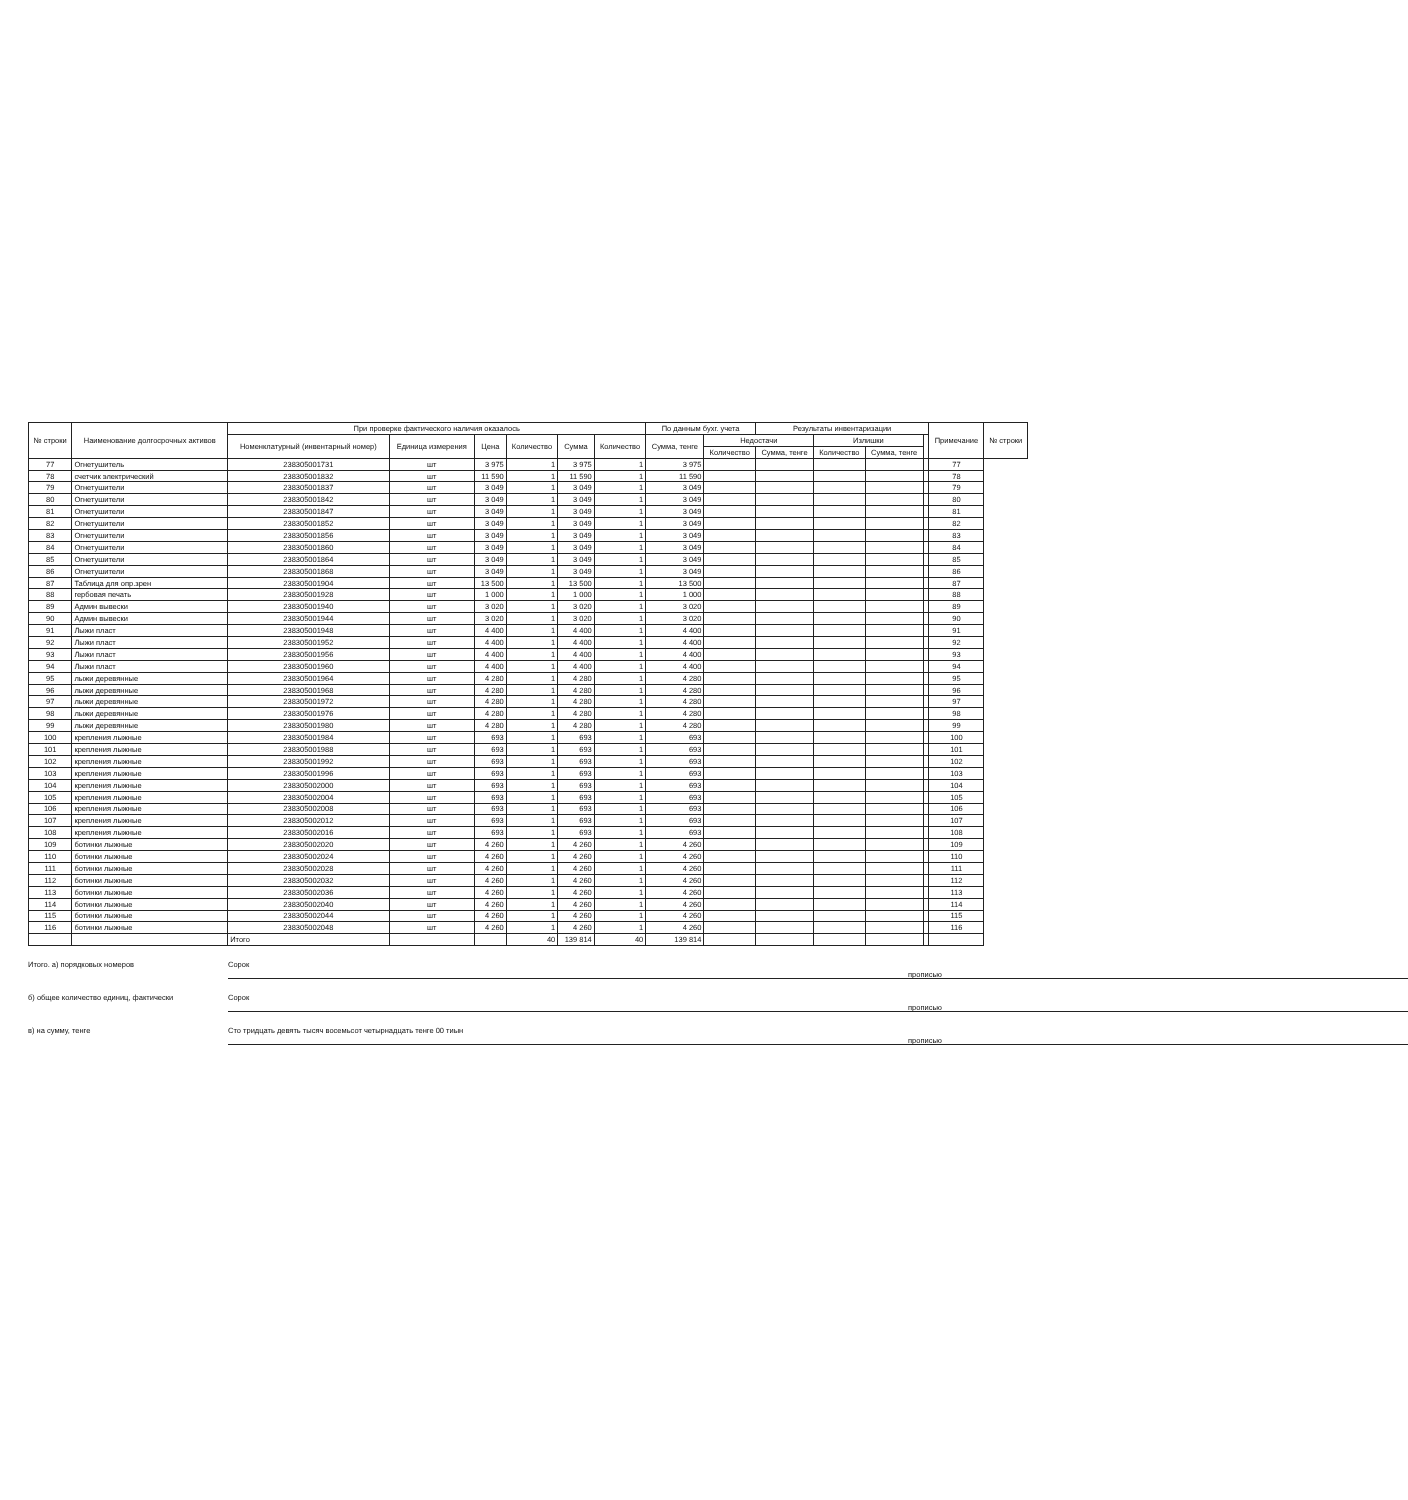| № строки | Наименование долгосрочных активов | При проверке фактического наличия оказалось | | | | | | По данным бухг. учета | | Результаты инвентаризации | | | | Примечание | № строки |
| --- | --- | --- | --- | --- | --- | --- | --- | --- | --- | --- | --- | --- | --- | --- | --- |
| | | Номенклатурный (инвентарный номер) | Единица измерения | Цена | Количество | Сумма | Количество | Сумма, тенге | Недостачи | | Излишки | | | | |
| | | | | | | | | | Количество | Сумма, тенге | Количество | Сумма, тенге | | | |
| 77 | Огнетушитель | 238305001731 | шт | 3 975 | 1 | 3 975 | 1 | 3 975 | | | | | | 77 | |
| 78 | счетчик электрический | 238305001832 | шт | 11 590 | 1 | 11 590 | 1 | 11 590 | | | | | | 78 | |
| 79 | Огнетушители | 238305001837 | шт | 3 049 | 1 | 3 049 | 1 | 3 049 | | | | | | 79 | |
| 80 | Огнетушители | 238305001842 | шт | 3 049 | 1 | 3 049 | 1 | 3 049 | | | | | | 80 | |
| 81 | Огнетушители | 238305001847 | шт | 3 049 | 1 | 3 049 | 1 | 3 049 | | | | | | 81 | |
| 82 | Огнетушители | 238305001852 | шт | 3 049 | 1 | 3 049 | 1 | 3 049 | | | | | | 82 | |
| 83 | Огнетушители | 238305001856 | шт | 3 049 | 1 | 3 049 | 1 | 3 049 | | | | | | 83 | |
| 84 | Огнетушители | 238305001860 | шт | 3 049 | 1 | 3 049 | 1 | 3 049 | | | | | | 84 | |
| 85 | Огнетушители | 238305001864 | шт | 3 049 | 1 | 3 049 | 1 | 3 049 | | | | | | 85 | |
| 86 | Огнетушители | 238305001868 | шт | 3 049 | 1 | 3 049 | 1 | 3 049 | | | | | | 86 | |
| 87 | Таблица для опр.зрен | 238305001904 | шт | 13 500 | 1 | 13 500 | 1 | 13 500 | | | | | | 87 | |
| 88 | гербовая печать | 238305001928 | шт | 1 000 | 1 | 1 000 | 1 | 1 000 | | | | | | 88 | |
| 89 | Админ вывески | 238305001940 | шт | 3 020 | 1 | 3 020 | 1 | 3 020 | | | | | | 89 | |
| 90 | Админ вывески | 238305001944 | шт | 3 020 | 1 | 3 020 | 1 | 3 020 | | | | | | 90 | |
| 91 | Лыжи пласт | 238305001948 | шт | 4 400 | 1 | 4 400 | 1 | 4 400 | | | | | | 91 | |
| 92 | Лыжи пласт | 238305001952 | шт | 4 400 | 1 | 4 400 | 1 | 4 400 | | | | | | 92 | |
| 93 | Лыжи пласт | 238305001956 | шт | 4 400 | 1 | 4 400 | 1 | 4 400 | | | | | | 93 | |
| 94 | Лыжи пласт | 238305001960 | шт | 4 400 | 1 | 4 400 | 1 | 4 400 | | | | | | 94 | |
| 95 | лыжи деревянные | 238305001964 | шт | 4 280 | 1 | 4 280 | 1 | 4 280 | | | | | | 95 | |
| 96 | лыжи деревянные | 238305001968 | шт | 4 280 | 1 | 4 280 | 1 | 4 280 | | | | | | 96 | |
| 97 | лыжи деревянные | 238305001972 | шт | 4 280 | 1 | 4 280 | 1 | 4 280 | | | | | | 97 | |
| 98 | лыжи деревянные | 238305001976 | шт | 4 280 | 1 | 4 280 | 1 | 4 280 | | | | | | 98 | |
| 99 | лыжи деревянные | 238305001980 | шт | 4 280 | 1 | 4 280 | 1 | 4 280 | | | | | | 99 | |
| 100 | крепления лыжные | 238305001984 | шт | 693 | 1 | 693 | 1 | 693 | | | | | | 100 | |
| 101 | крепления лыжные | 238305001988 | шт | 693 | 1 | 693 | 1 | 693 | | | | | | 101 | |
| 102 | крепления лыжные | 238305001992 | шт | 693 | 1 | 693 | 1 | 693 | | | | | | 102 | |
| 103 | крепления лыжные | 238305001996 | шт | 693 | 1 | 693 | 1 | 693 | | | | | | 103 | |
| 104 | крепления лыжные | 238305002000 | шт | 693 | 1 | 693 | 1 | 693 | | | | | | 104 | |
| 105 | крепления лыжные | 238305002004 | шт | 693 | 1 | 693 | 1 | 693 | | | | | | 105 | |
| 106 | крепления лыжные | 238305002008 | шт | 693 | 1 | 693 | 1 | 693 | | | | | | 106 | |
| 107 | крепления лыжные | 238305002012 | шт | 693 | 1 | 693 | 1 | 693 | | | | | | 107 | |
| 108 | крепления лыжные | 238305002016 | шт | 693 | 1 | 693 | 1 | 693 | | | | | | 108 | |
| 109 | ботинки лыжные | 238305002020 | шт | 4 260 | 1 | 4 260 | 1 | 4 260 | | | | | | 109 | |
| 110 | ботинки лыжные | 238305002024 | шт | 4 260 | 1 | 4 260 | 1 | 4 260 | | | | | | 110 | |
| 111 | ботинки лыжные | 238305002028 | шт | 4 260 | 1 | 4 260 | 1 | 4 260 | | | | | | 111 | |
| 112 | ботинки лыжные | 238305002032 | шт | 4 260 | 1 | 4 260 | 1 | 4 260 | | | | | | 112 | |
| 113 | ботинки лыжные | 238305002036 | шт | 4 260 | 1 | 4 260 | 1 | 4 260 | | | | | | 113 | |
| 114 | ботинки лыжные | 238305002040 | шт | 4 260 | 1 | 4 260 | 1 | 4 260 | | | | | | 114 | |
| 115 | ботинки лыжные | 238305002044 | шт | 4 260 | 1 | 4 260 | 1 | 4 260 | | | | | | 115 | |
| 116 | ботинки лыжные | 238305002048 | шт | 4 260 | 1 | 4 260 | 1 | 4 260 | | | | | | 116 | |
| | | Итого | | | 40 | 139 814 | 40 | 139 814 | | | | | | | |
Итого. а) порядковых номеров Сорок прописью
б) общее количество единиц, фактически Сорок прописью
в) на сумму, тенге Сто тридцать девять тысяч восемьсот четырнадцать тенге 00 тиын прописью